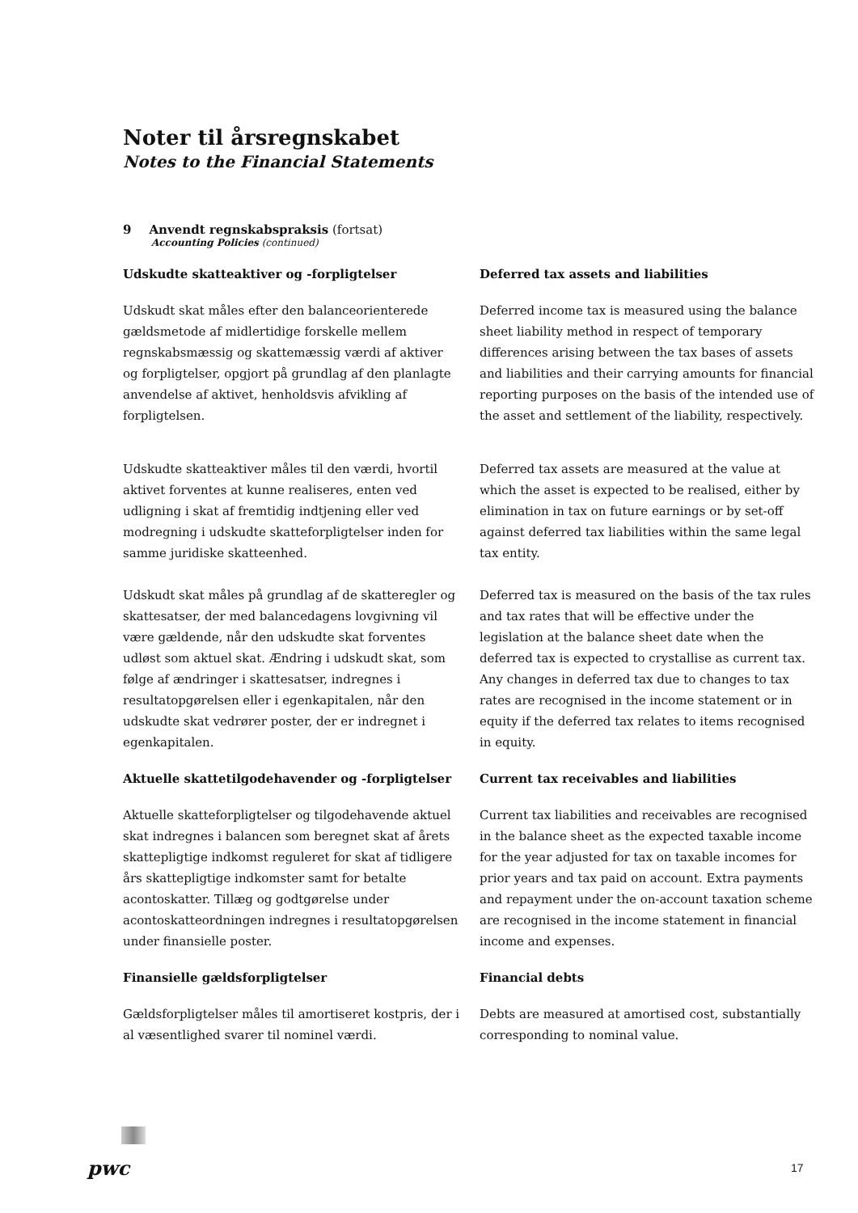Noter til årsregnskabet
Notes to the Financial Statements
9 Anvendt regnskabspraksis (fortsat)
Accounting Policies (continued)
Udskudte skatteaktiver og -forpligtelser Deferred tax assets and liabilities
Udskudt skat måles efter den balanceorienterede gældsmetode af midlertidige forskelle mellem regnskabsmæssig og skattemæssig værdi af aktiver og forpligtelser, opgjort på grundlag af den planlagte anvendelse af aktivet, henholdsvis afvikling af forpligtelsen.
Deferred income tax is measured using the balance sheet liability method in respect of temporary differences arising between the tax bases of assets and liabilities and their carrying amounts for financial reporting purposes on the basis of the intended use of the asset and settlement of the liability, respectively.
Udskudte skatteaktiver måles til den værdi, hvortil aktivet forventes at kunne realiseres, enten ved udligning i skat af fremtidig indtjening eller ved modregning i udskudte skatteforpligtelser inden for samme juridiske skatteenhed.
Deferred tax assets are measured at the value at which the asset is expected to be realised, either by elimination in tax on future earnings or by set-off against deferred tax liabilities within the same legal tax entity.
Udskudt skat måles på grundlag af de skatteregler og skattesatser, der med balancedagens lovgivning vil være gældende, når den udskudte skat forventes udløst som aktuel skat. Ændring i udskudt skat, som følge af ændringer i skattesatser, indregnes i resultatopgørelsen eller i egenkapitalen, når den udskudte skat vedrører poster, der er indregnet i egenkapitalen.
Deferred tax is measured on the basis of the tax rules and tax rates that will be effective under the legislation at the balance sheet date when the deferred tax is expected to crystallise as current tax. Any changes in deferred tax due to changes to tax rates are recognised in the income statement or in equity if the deferred tax relates to items recognised in equity.
Aktuelle skattetilgodehavender og -forpligtelser
Current tax receivables and liabilities
Aktuelle skatteforpligtelser og tilgodehavende aktuel skat indregnes i balancen som beregnet skat af årets skattepligtige indkomst reguleret for skat af tidligere års skattepligtige indkomster samt for betalte acontoskatter. Tillæg og godtgørelse under acontoskatteordningen indregnes i resultatopgørelsen under finansielle poster.
Current tax liabilities and receivables are recognised in the balance sheet as the expected taxable income for the year adjusted for tax on taxable incomes for prior years and tax paid on account. Extra payments and repayment under the on-account taxation scheme are recognised in the income statement in financial income and expenses.
Finansielle gældsforpligtelser Financial debts
Gældsforpligtelser måles til amortiseret kostpris, der i al væsentlighed svarer til nominel værdi.
Debts are measured at amortised cost, substantially corresponding to nominal value.
pwc 17